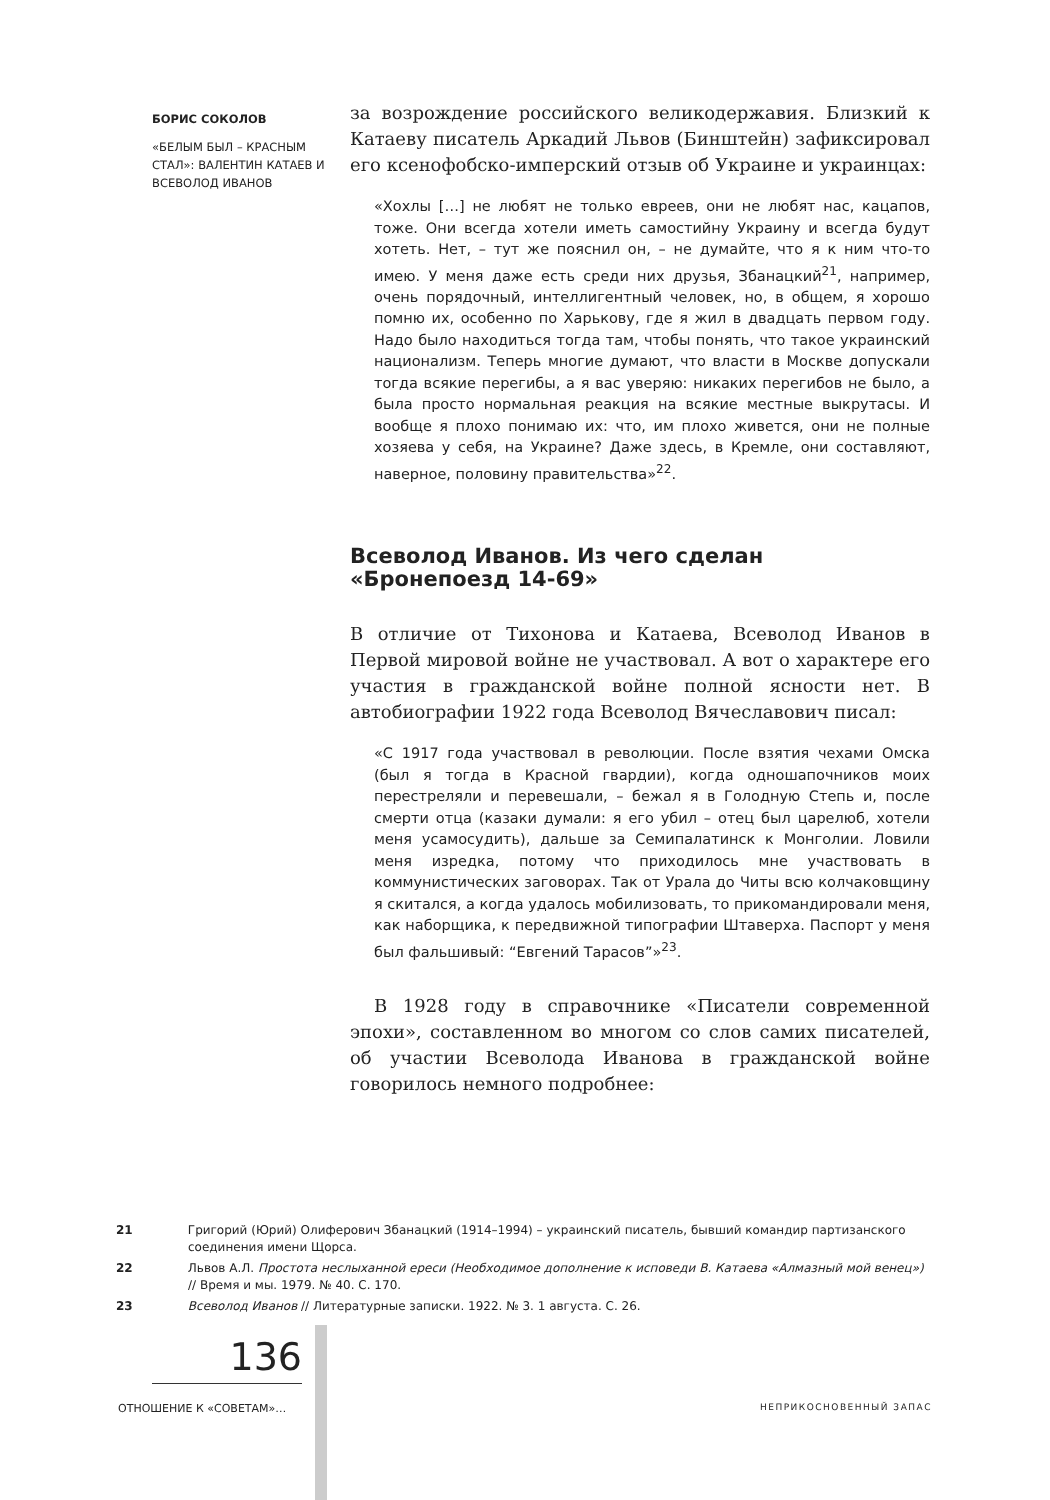БОРИС СОКОЛОВ
«БЕЛЫМ БЫЛ – КРАСНЫМ СТАЛ»: ВАЛЕНТИН КАТАЕВ И ВСЕВОЛОД ИВАНОВ
за возрождение российского великодержавия. Близкий к Катаеву писатель Аркадий Львов (Бинштейн) зафиксировал его ксенофобско-имперский отзыв об Украине и украинцах:
«Хохлы […] не любят не только евреев, они не любят нас, кацапов, тоже. Они всегда хотели иметь самостийну Украину и всегда будут хотеть. Нет, – тут же пояснил он, – не думайте, что я к ним что-то имею. У меня даже есть среди них друзья, Збанацкий<sup>21</sup>, например, очень порядочный, интеллигентный человек, но, в общем, я хорошо помню их, особенно по Харькову, где я жил в двадцать первом году. Надо было находиться тогда там, чтобы понять, что такое украинский национализм. Теперь многие думают, что власти в Москве допускали тогда всякие перегибы, а я вас уверяю: никаких перегибов не было, а была просто нормальная реакция на всякие местные выкрутасы. И вообще я плохо понимаю их: что, им плохо живется, они не полные хозяева у себя, на Украине? Даже здесь, в Кремле, они составляют, наверное, половину правительства»<sup>22</sup>.
Всеволод Иванов. Из чего сделан «Бронепоезд 14-69»
В отличие от Тихонова и Катаева, Всеволод Иванов в Первой мировой войне не участвовал. А вот о характере его участия в гражданской войне полной ясности нет. В автобиографии 1922 года Всеволод Вячеславович писал:
«С 1917 года участвовал в революции. После взятия чехами Омска (был я тогда в Красной гвардии), когда одношапочников моих перестреляли и перевешали, – бежал я в Голодную Степь и, после смерти отца (казаки думали: я его убил – отец был царелюб, хотели меня усамосудить), дальше за Семипалатинск к Монголии. Ловили меня изредка, потому что приходилось мне участвовать в коммунистических заговорах. Так от Урала до Читы всю колчаковщину я скитался, а когда удалось мобилизовать, то прикомандировали меня, как наборщика, к передвижной типографии Штаверха. Паспорт у меня был фальшивый: “Евгений Тарасов”»<sup>23</sup>.
В 1928 году в справочнике «Писатели современной эпохи», составленном во многом со слов самих писателей, об участии Всеволода Иванова в гражданской войне говорилось немного подробнее:
21 Григорий (Юрий) Олиферович Збанацкий (1914–1994) – украинский писатель, бывший командир партизанского соединения имени Щорса.
22 Львов А.Л. Простота неслыханной ереси (Необходимое дополнение к исповеди В. Катаева «Алмазный мой венец») // Время и мы. 1979. № 40. С. 170.
23 Всеволод Иванов // Литературные записки. 1922. № 3. 1 августа. С. 26.
136
ОТНОШЕНИЕ К «СОВЕТАМ»… НЕПРИКОСНОВЕННЫЙ ЗАПАС